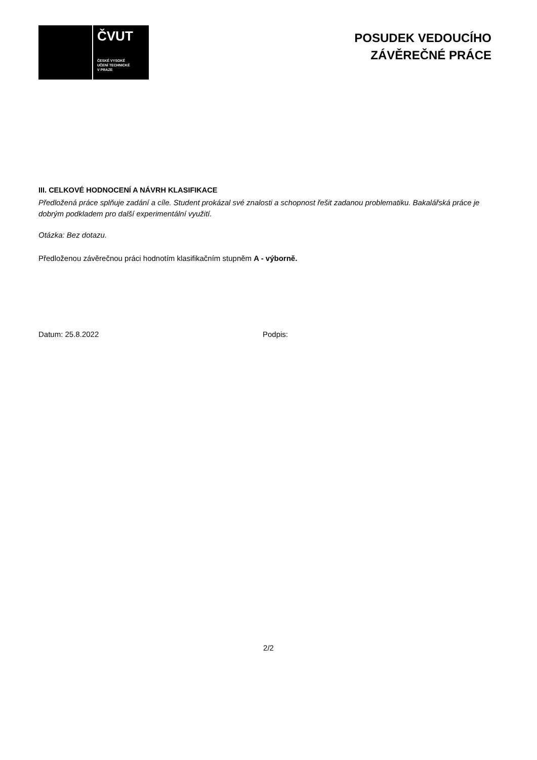ČVUT
ČESKÉ VYSOKÉ
UČENÍ TECHNICKÉ
V PRAZE
POSUDEK VEDOUCÍHO
ZÁVĚREČNÉ PRÁCE
III. CELKOVÉ HODNOCENÍ A NÁVRH KLASIFIKACE
Předložená práce splňuje zadání a cíle. Student prokázal své znalosti a schopnost řešit zadanou problematiku. Bakalářská práce je dobrým podkladem pro další experimentální využití.
Otázka: Bez dotazu.
Předloženou závěrečnou práci hodnotím klasifikačním stupněm A - výborně.
Datum: 25.8.2022 Podpis:
2/2